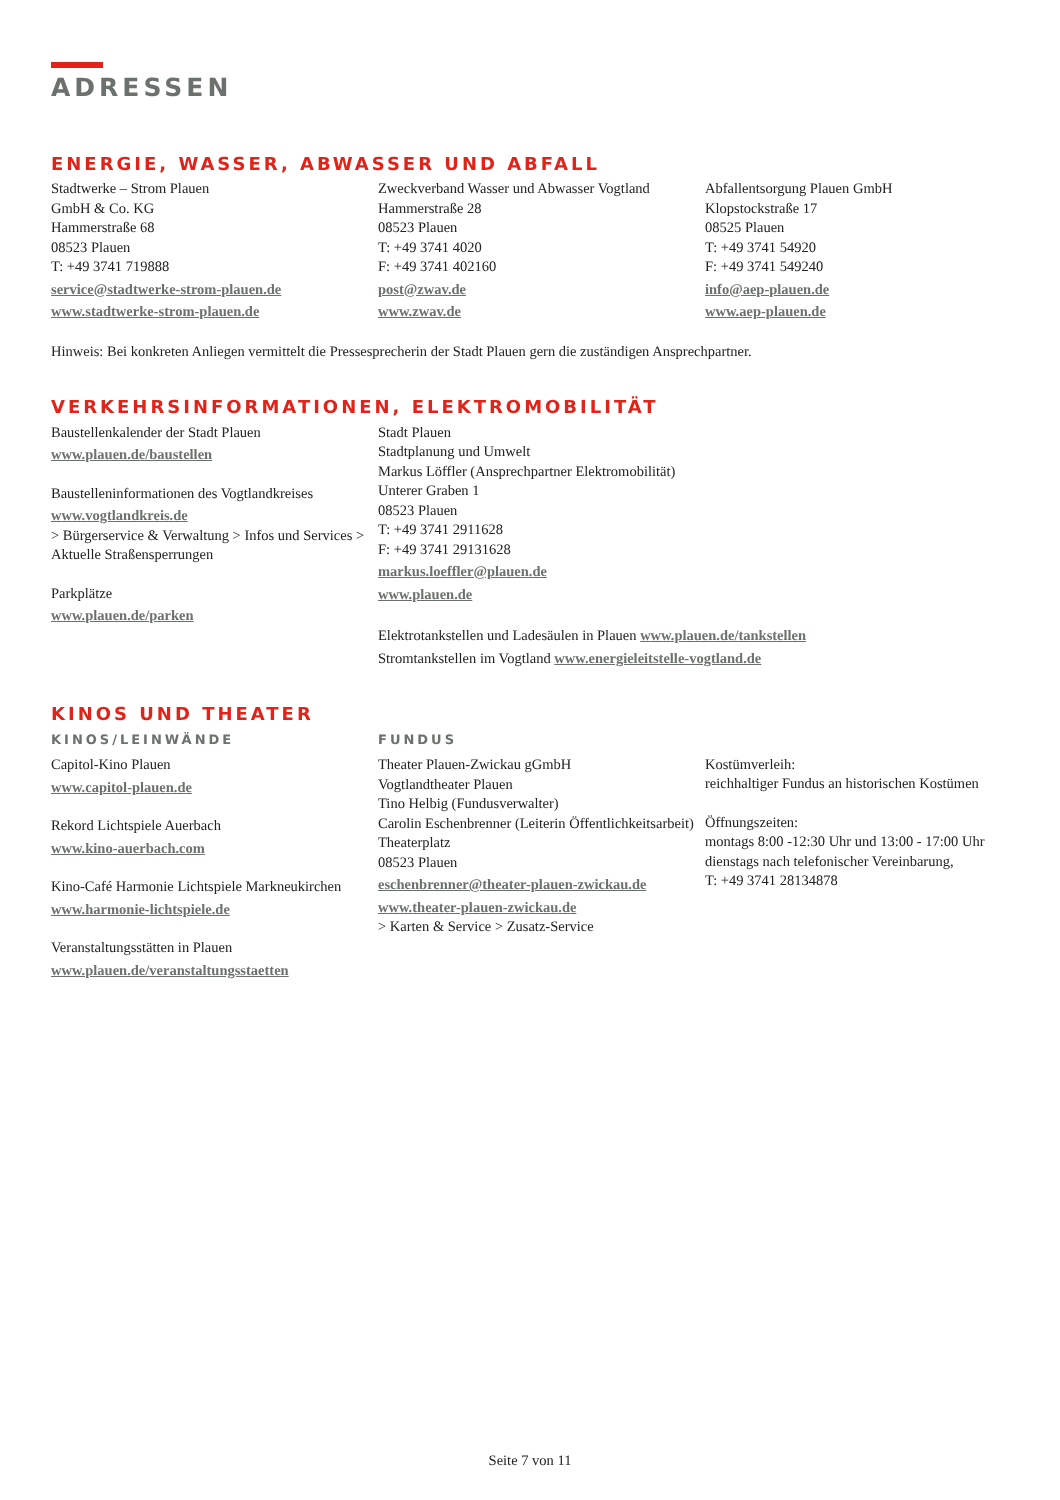ADRESSEN
ENERGIE, WASSER, ABWASSER UND ABFALL
Stadtwerke – Strom Plauen
GmbH & Co. KG
Hammerstraße 68
08523 Plauen
T: +49 3741 719888
service@stadtwerke-strom-plauen.de
www.stadtwerke-strom-plauen.de
Zweckverband Wasser und Abwasser Vogtland
Hammerstraße 28
08523 Plauen
T: +49 3741 4020
F: +49 3741 402160
post@zwav.de
www.zwav.de
Abfallentsorgung Plauen GmbH
Klopstockstraße 17
08525 Plauen
T: +49 3741 54920
F: +49 3741 549240
info@aep-plauen.de
www.aep-plauen.de
Hinweis: Bei konkreten Anliegen vermittelt die Pressesprecherin der Stadt Plauen gern die zuständigen Ansprechpartner.
VERKEHRSINFORMATIONEN, ELEKTROMOBILITÄT
Baustellenkalender der Stadt Plauen
www.plauen.de/baustellen
Baustelleninformationen des Vogtlandkreises
www.vogtlandkreis.de
> Bürgerservice & Verwaltung > Infos und Services > Aktuelle Straßensperrungen
Parkplätze
www.plauen.de/parken
Stadt Plauen
Stadtplanung und Umwelt
Markus Löffler (Ansprechpartner Elektromobilität)
Unterer Graben 1
08523 Plauen
T: +49 3741 2911628
F: +49 3741 29131628
markus.loeffler@plauen.de
www.plauen.de
Elektrotankstellen und Ladesäulen in Plauen www.plauen.de/tankstellen
Stromtankstellen im Vogtland www.energieleitstelle-vogtland.de
KINOS UND THEATER
KINOS/LEINWÄNDE
Capitol-Kino Plauen
www.capitol-plauen.de
Rekord Lichtspiele Auerbach
www.kino-auerbach.com
Kino-Café Harmonie Lichtspiele Markneukirchen
www.harmonie-lichtspiele.de
Veranstaltungsstätten in Plauen
www.plauen.de/veranstaltungsstaetten
FUNDUS
Theater Plauen-Zwickau gGmbH
Vogtlandtheater Plauen
Tino Helbig (Fundusverwalter)
Carolin Eschenbrenner (Leiterin Öffentlichkeitsarbeit)
Theaterplatz
08523 Plauen
eschenbrenner@theater-plauen-zwickau.de
www.theater-plauen-zwickau.de
> Karten & Service > Zusatz-Service
Kostümverleih:
reichhaltiger Fundus an historischen Kostümen
Öffnungszeiten:
montags 8:00 -12:30 Uhr und 13:00 - 17:00 Uhr
dienstags nach telefonischer Vereinbarung,
T: +49 3741 28134878
Seite 7 von 11